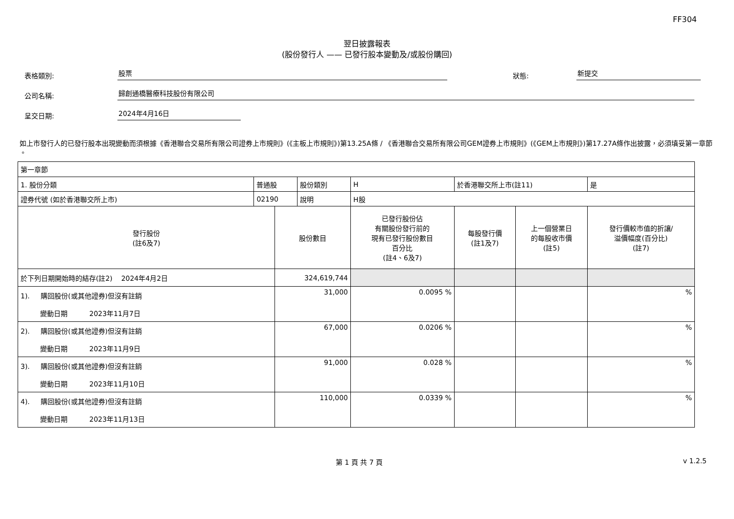FF304
翌日披露報表
(股份發行人 —— 已發行股本變動及/或股份購回)
表格類別:
股票
狀態:
新提交
公司名稱:
歸創通橋醫療科技股份有限公司
呈交日期:
2024年4月16日
如上市發行人的已發行股本出現變動而須根據《香港聯合交易所有限公司證券上市規則》(《主板上市規則》)第13.25A條 / 《香港聯合交易所有限公司GEM證券上市規則》(《GEM上市規則》)第17.27A條作出披露，必須填妥第一章節 。
| 第一章節 | | | | | | | | |
| 1. 股份分類 | 普通股 | | 股份類別 | H | | 於香港聯交所上市(註11) | | 是 |
| 證券代號 (如於香港聯交所上市) | 02190 | | 說明 | H股 | | | | |
| 發行股份 (註6及7) | | 股份數目 | | | 已發行股份佔 有關股份發行前的 現有已發行股份數目 百分比 (註4、6及7) | 每股發行價 (註1及7) | 上一個營業日 的每股收市價 (註5) | 發行價較市值的折讓/ 溢價幅度(百分比) (註7) |
| 於下列日期開始時的結存(註2) 2024年4月2日 | | 324,619,744 | | | | | | |
| 1). 購回股份(或其他證券)但沒有註銷 變動日期 2023年11月7日 | | 31,000 | | | 0.0095 % | | | % |
| 2). 購回股份(或其他證券)但沒有註銷 變動日期 2023年11月9日 | | 67,000 | | | 0.0206 % | | | % |
| 3). 購回股份(或其他證券)但沒有註銷 變動日期 2023年11月10日 | | 91,000 | | | 0.028 % | | | % |
| 4). 購回股份(或其他證券)但沒有註銷 變動日期 2023年11月13日 | | 110,000 | | | 0.0339 % | | | % |
第 1 頁 共 7 頁 v 1.2.5